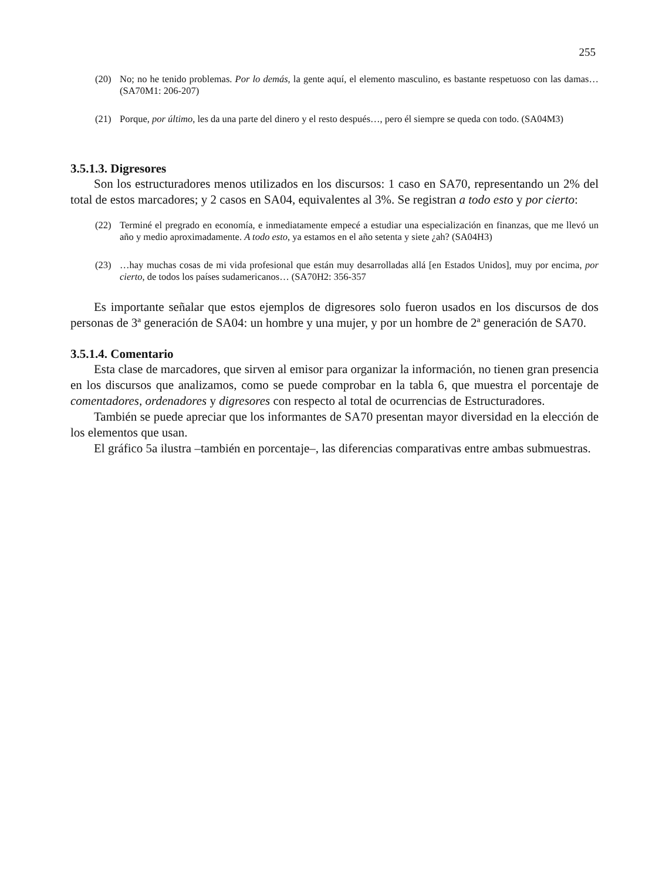255
(20) No; no he tenido problemas. Por lo demás, la gente aquí, el elemento masculino, es bastante respetuoso con las damas… (SA70M1: 206-207)
(21) Porque, por último, les da una parte del dinero y el resto después…, pero él siempre se queda con todo. (SA04M3)
3.5.1.3. Digresores
Son los estructuradores menos utilizados en los discursos: 1 caso en SA70, representando un 2% del total de estos marcadores; y 2 casos en SA04, equivalentes al 3%. Se registran a todo esto y por cierto:
(22) Terminé el pregrado en economía, e inmediatamente empecé a estudiar una especialización en finanzas, que me llevó un año y medio aproximadamente. A todo esto, ya estamos en el año setenta y siete ¿ah? (SA04H3)
(23) …hay muchas cosas de mi vida profesional que están muy desarrolladas allá [en Estados Unidos], muy por encima, por cierto, de todos los países sudamericanos… (SA70H2: 356-357
Es importante señalar que estos ejemplos de digresores solo fueron usados en los discursos de dos personas de 3ª generación de SA04: un hombre y una mujer, y por un hombre de 2ª generación de SA70.
3.5.1.4. Comentario
Esta clase de marcadores, que sirven al emisor para organizar la información, no tienen gran presencia en los discursos que analizamos, como se puede comprobar en la tabla 6, que muestra el porcentaje de comentadores, ordenadores y digresores con respecto al total de ocurrencias de Estructuradores.
También se puede apreciar que los informantes de SA70 presentan mayor diversidad en la elección de los elementos que usan.
El gráfico 5a ilustra –también en porcentaje–, las diferencias comparativas entre ambas submuestras.